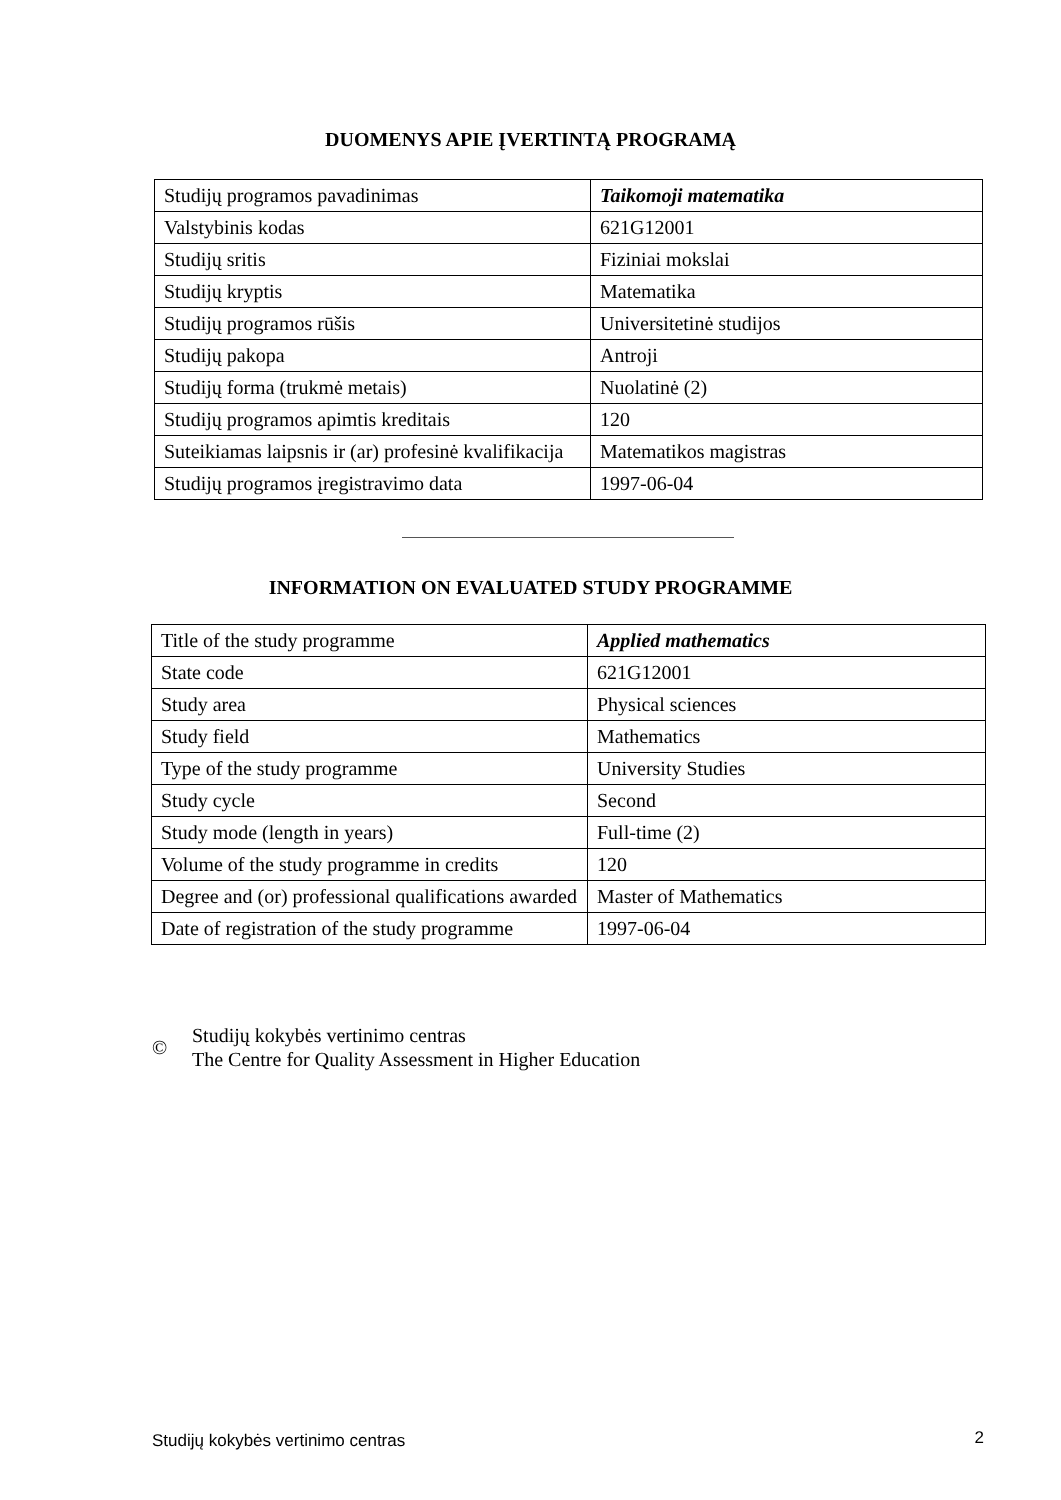DUOMENYS APIE ĮVERTINTĄ PROGRAMĄ
| Studijų programos pavadinimas | Taikomoji matematika |
| Valstybinis kodas | 621G12001 |
| Studijų sritis | Fiziniai mokslai |
| Studijų kryptis | Matematika |
| Studijų programos rūšis | Universitetinė studijos |
| Studijų pakopa | Antroji |
| Studijų forma (trukmė metais) | Nuolatinė (2) |
| Studijų programos apimtis kreditais | 120 |
| Suteikiamas laipsnis ir (ar) profesinė kvalifikacija | Matematikos magistras |
| Studijų programos įregistravimo data | 1997-06-04 |
INFORMATION ON EVALUATED STUDY PROGRAMME
| Title of the study programme | Applied mathematics |
| State code | 621G12001 |
| Study area | Physical sciences |
| Study field | Mathematics |
| Type of the study programme | University Studies |
| Study cycle | Second |
| Study mode (length in years) | Full-time (2) |
| Volume of the study programme in credits | 120 |
| Degree and (or) professional qualifications awarded | Master of Mathematics |
| Date of registration of the study programme | 1997-06-04 |
©
Studijų kokybės vertinimo centras
The Centre for Quality Assessment in Higher Education
Studijų kokybės vertinimo centras 2